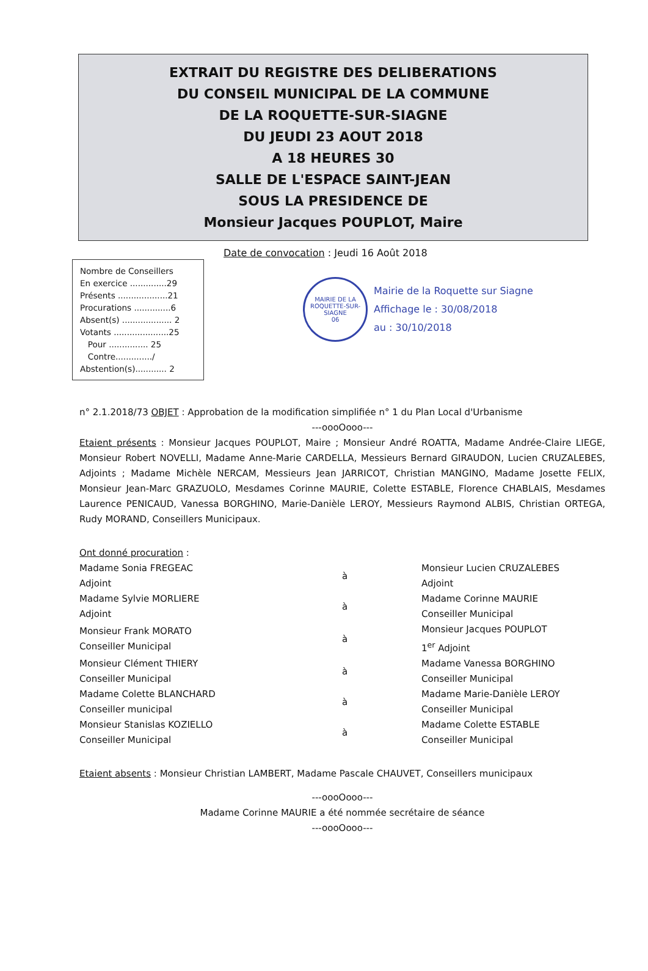EXTRAIT DU REGISTRE DES DELIBERATIONS
DU CONSEIL MUNICIPAL DE LA COMMUNE
DE LA ROQUETTE-SUR-SIAGNE
DU JEUDI 23 AOUT 2018
A 18 HEURES 30
SALLE DE L'ESPACE SAINT-JEAN
SOUS LA PRESIDENCE DE
Monsieur Jacques POUPLOT, Maire
Nombre de Conseillers
En exercice ..............29
Présents ...................21
Procurations ..............6
Absent(s) ................... 2
Votants .....................25
Pour ............... 25
Contre............../
Abstention(s)............ 2
Date de convocation : Jeudi 16 Août 2018
MAIRIE DE LA ROQUETTE-SUR-SIAGNE
06
Mairie de la Roquette sur Siagne
Affichage le : 30/08/2018
au : 30/10/2018
n° 2.1.2018/73 OBJET : Approbation de la modification simplifiée n° 1 du Plan Local d'Urbanisme
---oooOooo---
Etaient présents : Monsieur Jacques POUPLOT, Maire ; Monsieur André ROATTA, Madame Andrée-Claire LIEGE, Monsieur Robert NOVELLI, Madame Anne-Marie CARDELLA, Messieurs Bernard GIRAUDON, Lucien CRUZALEBES, Adjoints ; Madame Michèle NERCAM, Messieurs Jean JARRICOT, Christian MANGINO, Madame Josette FELIX, Monsieur Jean-Marc GRAZUOLO, Mesdames Corinne MAURIE, Colette ESTABLE, Florence CHABLAIS, Mesdames Laurence PENICAUD, Vanessa BORGHINO, Marie-Danièle LEROY, Messieurs Raymond ALBIS, Christian ORTEGA, Rudy MORAND, Conseillers Municipaux.
Ont donné procuration :
| Madame Sonia FREGEAC Adjoint | à | Monsieur Lucien CRUZALEBES Adjoint |
| Madame Sylvie MORLIERE Adjoint | à | Madame Corinne MAURIE Conseiller Municipal |
| Monsieur Frank MORATO Conseiller Municipal | à | Monsieur Jacques POUPLOT 1<sup>er</sup> Adjoint |
| Monsieur Clément THIERY Conseiller Municipal | à | Madame Vanessa BORGHINO Conseiller Municipal |
| Madame Colette BLANCHARD Conseiller municipal | à | Madame Marie-Danièle LEROY Conseiller Municipal |
| Monsieur Stanislas KOZIELLO Conseiller Municipal | à | Madame Colette ESTABLE Conseiller Municipal |
Etaient absents : Monsieur Christian LAMBERT, Madame Pascale CHAUVET, Conseillers municipaux
---oooOooo---
Madame Corinne MAURIE a été nommée secrétaire de séance
---oooOooo---